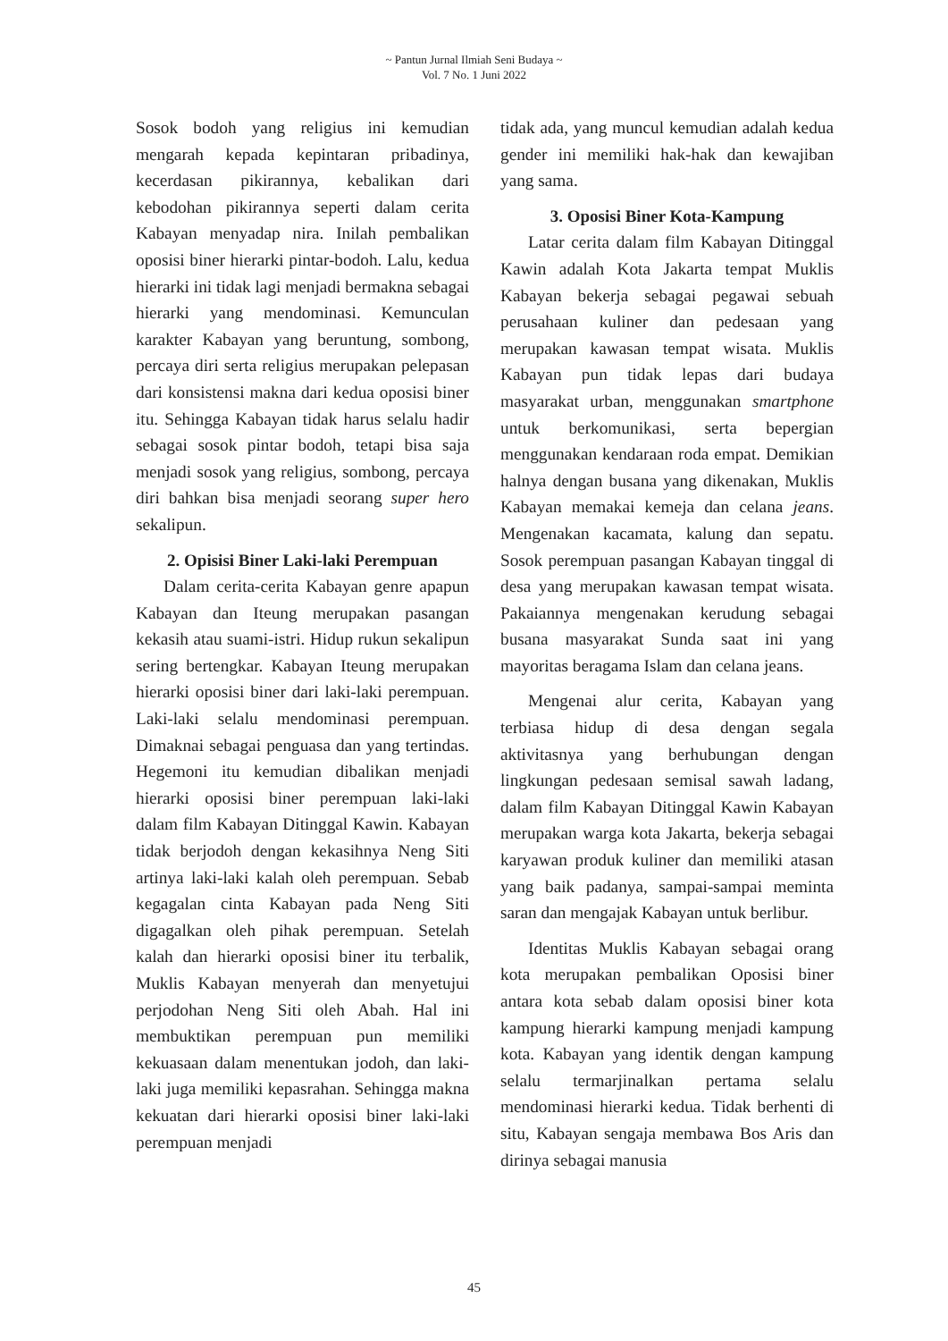~ Pantun Jurnal Ilmiah Seni Budaya ~
Vol. 7 No. 1 Juni 2022
Sosok bodoh yang religius ini kemudian mengarah kepada kepintaran pribadinya, kecerdasan pikirannya, kebalikan dari kebodohan pikirannya seperti dalam cerita Kabayan menyadap nira. Inilah pembalikan oposisi biner hierarki pintar-bodoh. Lalu, kedua hierarki ini tidak lagi menjadi bermakna sebagai hierarki yang mendominasi. Kemunculan karakter Kabayan yang beruntung, sombong, percaya diri serta religius merupakan pelepasan dari konsistensi makna dari kedua oposisi biner itu. Sehingga Kabayan tidak harus selalu hadir sebagai sosok pintar bodoh, tetapi bisa saja menjadi sosok yang religius, sombong, percaya diri bahkan bisa menjadi seorang super hero sekalipun.
2. Opisisi Biner Laki-laki Perempuan
Dalam cerita-cerita Kabayan genre apapun Kabayan dan Iteung merupakan pasangan kekasih atau suami-istri. Hidup rukun sekalipun sering bertengkar. Kabayan Iteung merupakan hierarki oposisi biner dari laki-laki perempuan. Laki-laki selalu mendominasi perempuan. Dimaknai sebagai penguasa dan yang tertindas. Hegemoni itu kemudian dibalikan menjadi hierarki oposisi biner perempuan laki-laki dalam film Kabayan Ditinggal Kawin. Kabayan tidak berjodoh dengan kekasihnya Neng Siti artinya laki-laki kalah oleh perempuan. Sebab kegagalan cinta Kabayan pada Neng Siti digagalkan oleh pihak perempuan. Setelah kalah dan hierarki oposisi biner itu terbalik, Muklis Kabayan menyerah dan menyetujui perjodohan Neng Siti oleh Abah. Hal ini membuktikan perempuan pun memiliki kekuasaan dalam menentukan jodoh, dan laki-laki juga memiliki kepasrahan. Sehingga makna kekuatan dari hierarki oposisi biner laki-laki perempuan menjadi
tidak ada, yang muncul kemudian adalah kedua gender ini memiliki hak-hak dan kewajiban yang sama.
3. Oposisi Biner Kota-Kampung
Latar cerita dalam film Kabayan Ditinggal Kawin adalah Kota Jakarta tempat Muklis Kabayan bekerja sebagai pegawai sebuah perusahaan kuliner dan pedesaan yang merupakan kawasan tempat wisata. Muklis Kabayan pun tidak lepas dari budaya masyarakat urban, menggunakan smartphone untuk berkomunikasi, serta bepergian menggunakan kendaraan roda empat. Demikian halnya dengan busana yang dikenakan, Muklis Kabayan memakai kemeja dan celana jeans. Mengenakan kacamata, kalung dan sepatu. Sosok perempuan pasangan Kabayan tinggal di desa yang merupakan kawasan tempat wisata. Pakaiannya mengenakan kerudung sebagai busana masyarakat Sunda saat ini yang mayoritas beragama Islam dan celana jeans.
Mengenai alur cerita, Kabayan yang terbiasa hidup di desa dengan segala aktivitasnya yang berhubungan dengan lingkungan pedesaan semisal sawah ladang, dalam film Kabayan Ditinggal Kawin Kabayan merupakan warga kota Jakarta, bekerja sebagai karyawan produk kuliner dan memiliki atasan yang baik padanya, sampai-sampai meminta saran dan mengajak Kabayan untuk berlibur.
Identitas Muklis Kabayan sebagai orang kota merupakan pembalikan Oposisi biner antara kota sebab dalam oposisi biner kota kampung hierarki kampung menjadi kampung kota. Kabayan yang identik dengan kampung selalu termarjinalkan pertama selalu mendominasi hierarki kedua. Tidak berhenti di situ, Kabayan sengaja membawa Bos Aris dan dirinya sebagai manusia
45